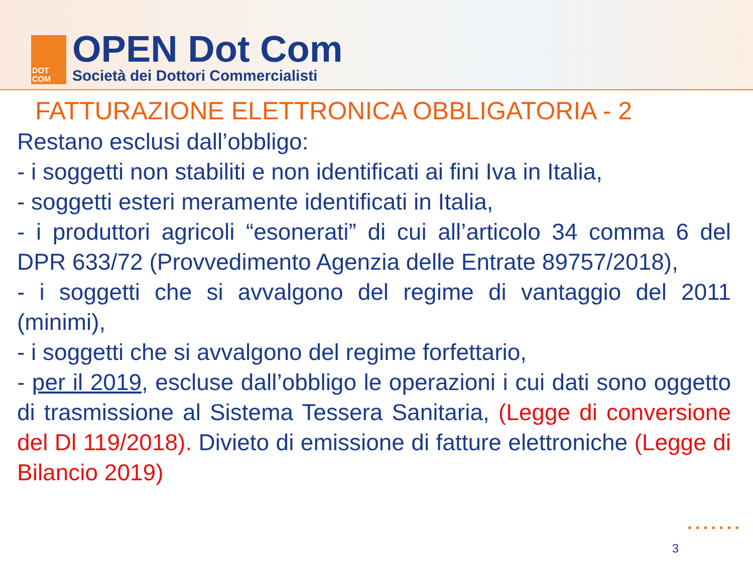DOT
COM
OPEN Dot Com
Società dei Dottori Commercialisti
FATTURAZIONE ELETTRONICA OBBLIGATORIA - 2
Restano esclusi dall’obbligo:
- i soggetti non stabiliti e non identificati ai fini Iva in Italia,
- soggetti esteri meramente identificati in Italia,
- i produttori agricoli “esonerati” di cui all’articolo 34 comma 6 del DPR 633/72 (Provvedimento Agenzia delle Entrate 89757/2018),
- i soggetti che si avvalgono del regime di vantaggio del 2011 (minimi),
- i soggetti che si avvalgono del regime forfettario,
- per il 2019, escluse dall’obbligo le operazioni i cui dati sono oggetto di trasmissione al Sistema Tessera Sanitaria, (Legge di conversione del Dl 119/2018). Divieto di emissione di fatture elettroniche (Legge di Bilancio 2019)
•••••••
3